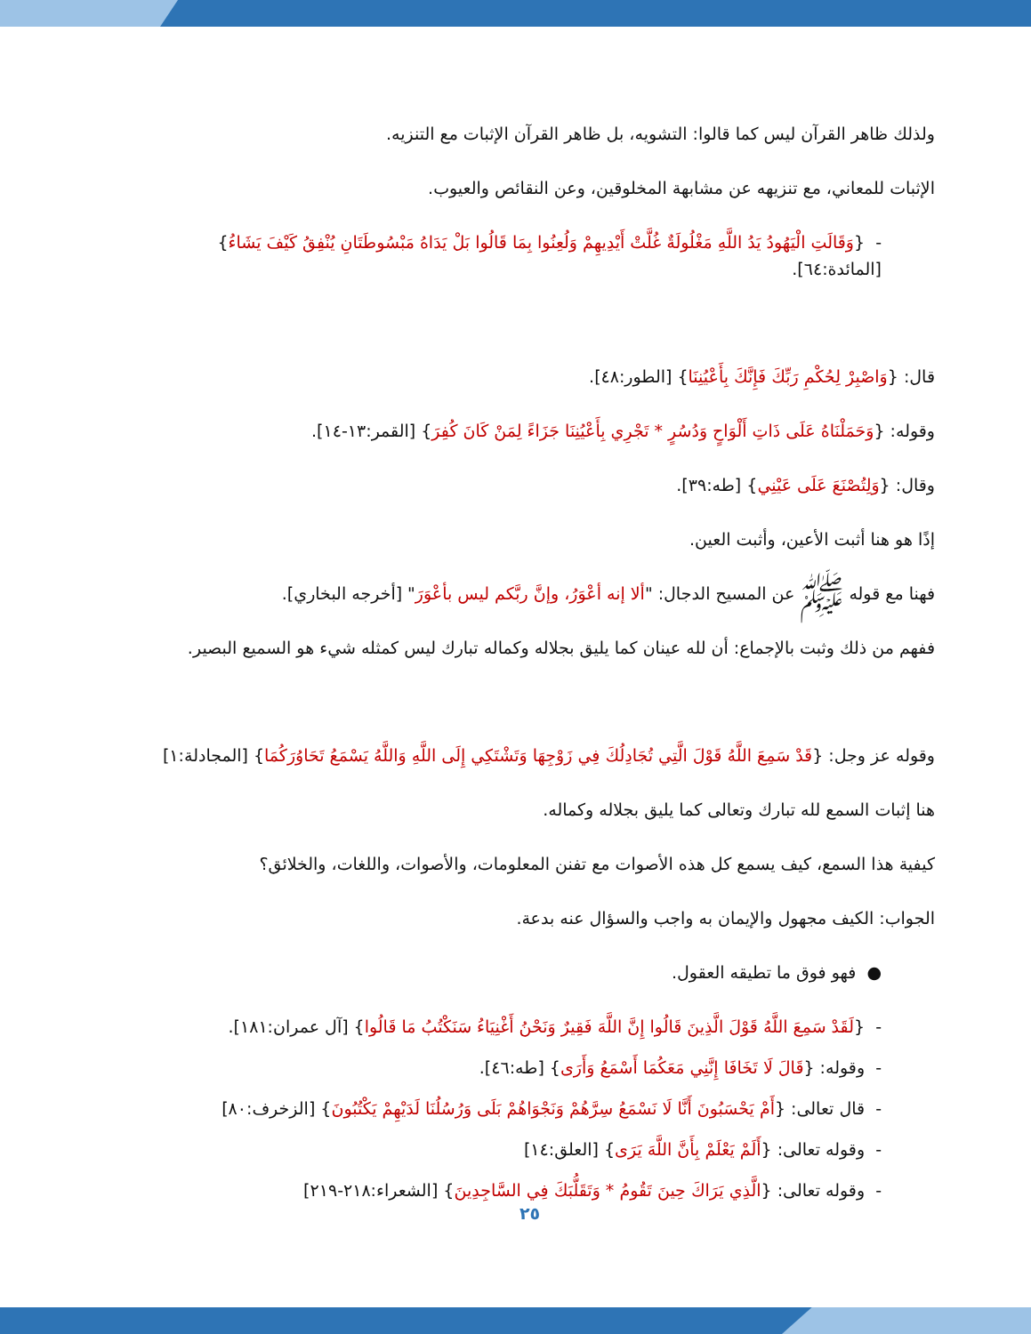ولذلك ظاهر القرآن ليس كما قالوا: التشويه، بل ظاهر القرآن الإثبات مع التنزيه.
الإثبات للمعاني، مع تنزيهه عن مشابهة المخلوقين، وعن النقائص والعيوب.
- {وَقَالَتِ الْيَهُودُ يَدُ اللَّهِ مَغْلُولَةٌ غُلَّتْ أَيْدِيهِمْ وَلُعِنُوا بِمَا قَالُوا بَلْ يَدَاهُ مَبْسُوطَتَانِ يُنْفِقُ كَيْفَ يَشَاءُ}
[المائدة:٦٤].
قال: {وَاصْبِرْ لِحُكْمِ رَبِّكَ فَإِنَّكَ بِأَعْيُنِنَا} [الطور:٤٨].
وقوله: {وَحَمَلْنَاهُ عَلَى ذَاتِ أَلْوَاحٍ وَدُسُرٍ * تَجْرِي بِأَعْيُنِنَا جَزَاءً لِمَنْ كَانَ كُفِرَ} [القمر:١٣-١٤].
وقال: {وَلِتُصْنَعَ عَلَى عَيْنِي} [طه:٣٩].
إذًا هو هنا أثبت الأعين، وأثبت العين.
فهنا مع قوله ﷺ عن المسيح الدجال: "ألا إنه أعْوَرُ، وإنَّ ربَّكم ليس بأعْوَرَ" [أخرجه البخاري].
ففهم من ذلك وثبت بالإجماع: أن لله عينان كما يليق بجلاله وكماله تبارك ليس كمثله شيء هو السميع البصير.
وقوله عز وجل: {قَدْ سَمِعَ اللَّهُ قَوْلَ الَّتِي تُجَادِلُكَ فِي زَوْجِهَا وَتَشْتَكِي إِلَى اللَّهِ وَاللَّهُ يَسْمَعُ تَحَاوُرَكُمَا} [المجادلة:١]
هنا إثبات السمع لله تبارك وتعالى كما يليق بجلاله وكماله.
كيفية هذا السمع، كيف يسمع كل هذه الأصوات مع تفنن المعلومات، والأصوات، واللغات، والخلائق؟
الجواب: الكيف مجهول والإيمان به واجب والسؤال عنه بدعة.
● فهو فوق ما تطيقه العقول.
- {لَقَدْ سَمِعَ اللَّهُ قَوْلَ الَّذِينَ قَالُوا إِنَّ اللَّهَ فَقِيرٌ وَنَحْنُ أَغْنِيَاءُ سَنَكْتُبُ مَا قَالُوا} [آل عمران:١٨١].
- وقوله: {قَالَ لَا تَخَافَا إِنَّنِي مَعَكُمَا أَسْمَعُ وَأَرَى} [طه:٤٦].
- قال تعالى: {أَمْ يَحْسَبُونَ أَنَّا لَا نَسْمَعُ سِرَّهُمْ وَنَجْوَاهُمْ بَلَى وَرُسُلُنَا لَدَيْهِمْ يَكْتُبُونَ} [الزخرف:٨٠]
- وقوله تعالى: {أَلَمْ يَعْلَمْ بِأَنَّ اللَّهَ يَرَى} [العلق:١٤]
- وقوله تعالى: {الَّذِي يَرَاكَ حِينَ تَقُومُ * وَتَقَلُّبَكَ فِي السَّاجِدِينَ} [الشعراء:٢١٨-٢١٩]
٢٥